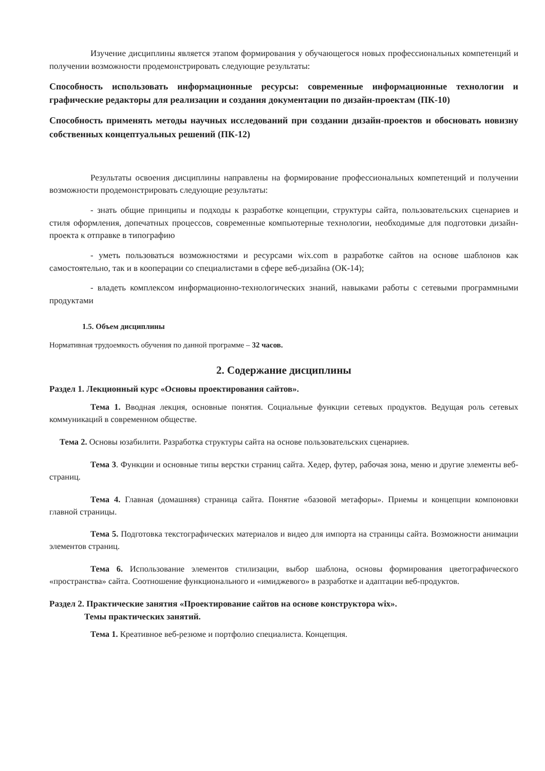Изучение дисциплины является этапом формирования у обучающегося новых профессиональных компетенций и получении возможности продемонстрировать следующие результаты:
Способность использовать информационные ресурсы: современные информационные технологии и графические редакторы для реализации и создания документации по дизайн-проектам (ПК-10)
Способность применять методы научных исследований при создании дизайн-проектов и обосновать новизну собственных концептуальных решений (ПК-12)
Результаты освоения дисциплины направлены на формирование профессиональных компетенций и получении возможности продемонстрировать следующие результаты:
- знать общие принципы и подходы к разработке концепции, структуры сайта, пользовательских сценариев и стиля оформления, допечатных процессов, современные компьютерные технологии, необходимые для подготовки дизайн-проекта к отправке в типографию
- уметь пользоваться возможностями и ресурсами wix.com в разработке сайтов на основе шаблонов как самостоятельно, так и в кооперации со специалистами в сфере веб-дизайна (ОК-14);
- владеть комплексом информационно-технологических знаний, навыками работы с сетевыми программными продуктами
1.5. Объем дисциплины
Нормативная трудоемкость обучения по данной программе – 32 часов.
2. Содержание дисциплины
Раздел 1. Лекционный курс «Основы проектирования сайтов».
Тема 1. Вводная лекция, основные понятия. Социальные функции сетевых продуктов. Ведущая роль сетевых коммуникаций в современном обществе.
Тема 2. Основы юзабилити. Разработка структуры сайта на основе пользовательских сценариев.
Тема 3. Функции и основные типы верстки страниц сайта. Хедер, футер, рабочая зона, меню и другие элементы веб-страниц.
Тема 4. Главная (домашняя) страница сайта. Понятие «базовой метафоры». Приемы и концепции компоновки главной страницы.
Тема 5. Подготовка текстографических материалов и видео для импорта на страницы сайта. Возможности анимации элементов страниц.
Тема 6. Использование элементов стилизации, выбор шаблона, основы формирования цветографического «пространства» сайта. Соотношение функционального и «имиджевого» в разработке и адаптации веб-продуктов.
Раздел 2. Практические занятия «Проектирование сайтов на основе конструктора wix».
Темы практических занятий.
Тема 1. Креативное веб-резюме и портфолио специалиста. Концепция.